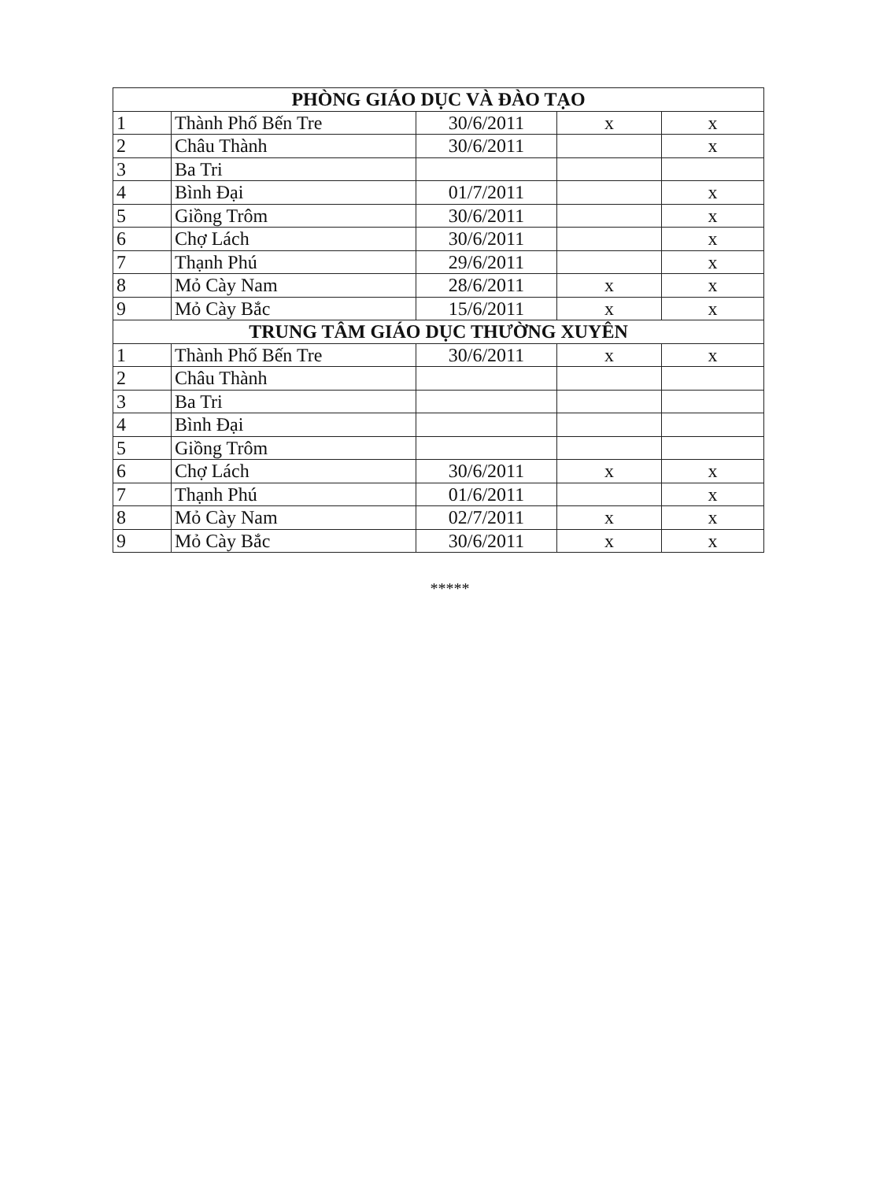| PHÒNG GIÁO DỤC VÀ ĐÀO TẠO | | | | |
| --- | --- | --- | --- | --- |
| 1 | Thành Phố Bến Tre | 30/6/2011 | x | x |
| 2 | Châu Thành | 30/6/2011 | | x |
| 3 | Ba Tri | | | |
| 4 | Bình Đại | 01/7/2011 | | x |
| 5 | Giồng Trôm | 30/6/2011 | | x |
| 6 | Chợ Lách | 30/6/2011 | | x |
| 7 | Thạnh Phú | 29/6/2011 | | x |
| 8 | Mỏ Cày Nam | 28/6/2011 | x | x |
| 9 | Mỏ Cày Bắc | 15/6/2011 | x | x |
| TRUNG TÂM GIÁO DỤC THƯỜNG XUYÊN | | | | |
| 1 | Thành Phố Bến Tre | 30/6/2011 | x | x |
| 2 | Châu Thành | | | |
| 3 | Ba Tri | | | |
| 4 | Bình Đại | | | |
| 5 | Giồng Trôm | | | |
| 6 | Chợ Lách | 30/6/2011 | x | x |
| 7 | Thạnh Phú | 01/6/2011 | | x |
| 8 | Mỏ Cày Nam | 02/7/2011 | x | x |
| 9 | Mỏ Cày Bắc | 30/6/2011 | x | x |
*****